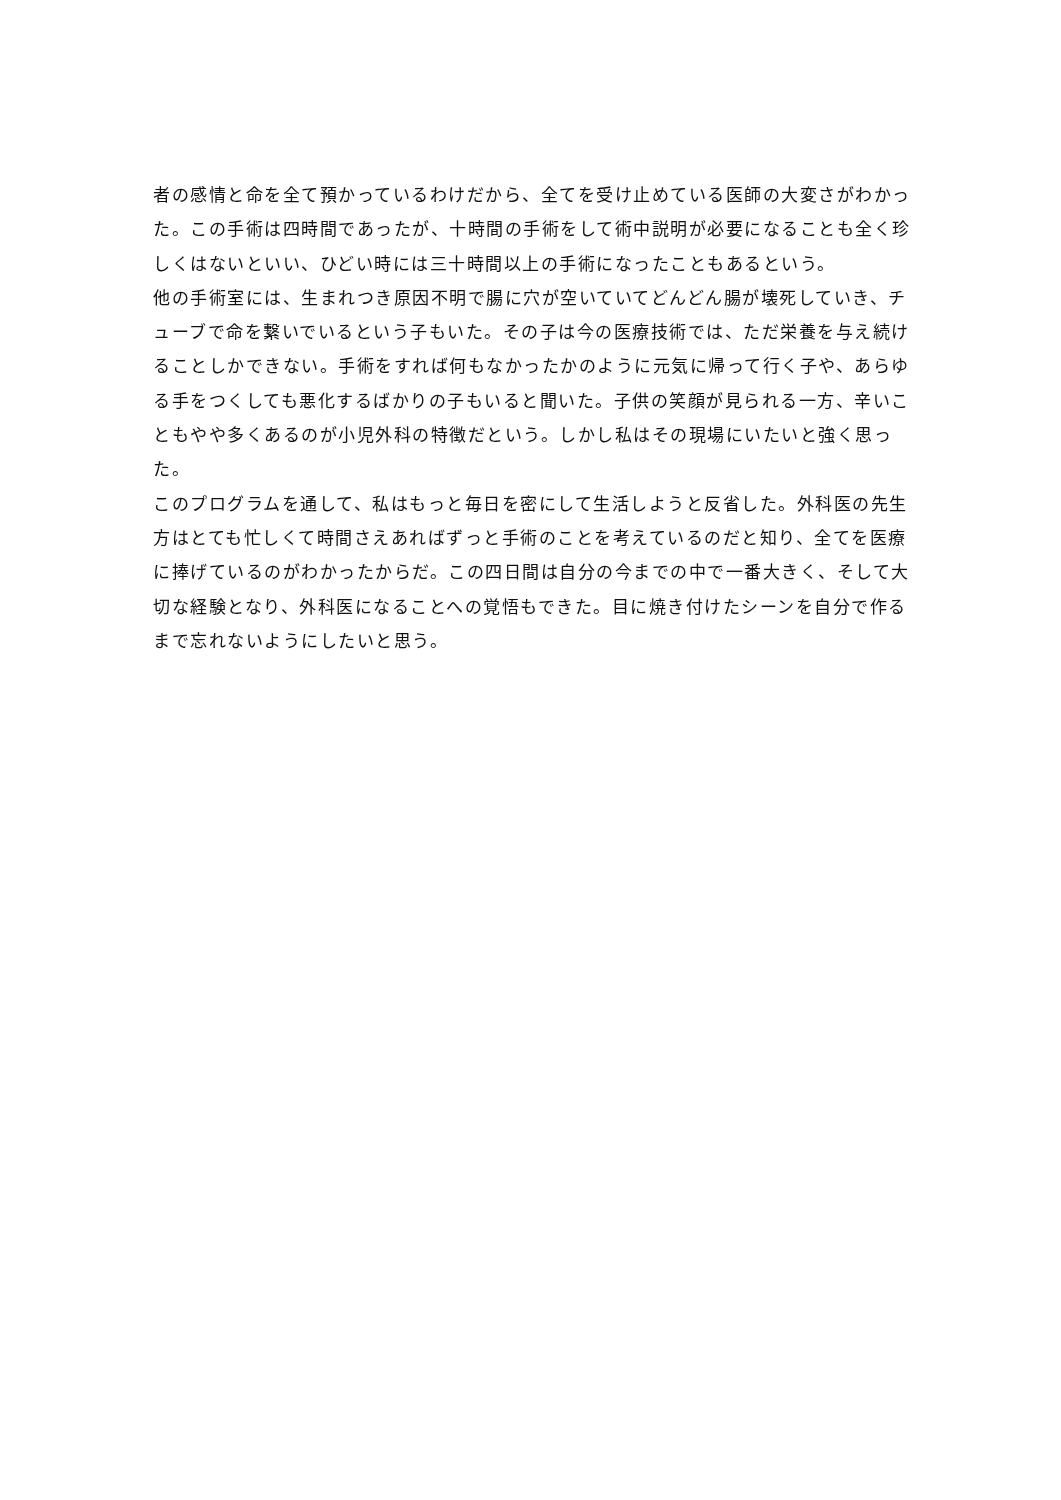者の感情と命を全て預かっているわけだから、全てを受け止めている医師の大変さがわかった。この手術は四時間であったが、十時間の手術をして術中説明が必要になることも全く珍しくはないといい、ひどい時には三十時間以上の手術になったこともあるという。
他の手術室には、生まれつき原因不明で腸に穴が空いていてどんどん腸が壊死していき、チューブで命を繋いでいるという子もいた。その子は今の医療技術では、ただ栄養を与え続けることしかできない。手術をすれば何もなかったかのように元気に帰って行く子や、あらゆる手をつくしても悪化するばかりの子もいると聞いた。子供の笑顔が見られる一方、辛いこともやや多くあるのが小児外科の特徴だという。しかし私はその現場にいたいと強く思った。
このプログラムを通して、私はもっと毎日を密にして生活しようと反省した。外科医の先生方はとても忙しくて時間さえあればずっと手術のことを考えているのだと知り、全てを医療に捧げているのがわかったからだ。この四日間は自分の今までの中で一番大きく、そして大切な経験となり、外科医になることへの覚悟もできた。目に焼き付けたシーンを自分で作るまで忘れないようにしたいと思う。